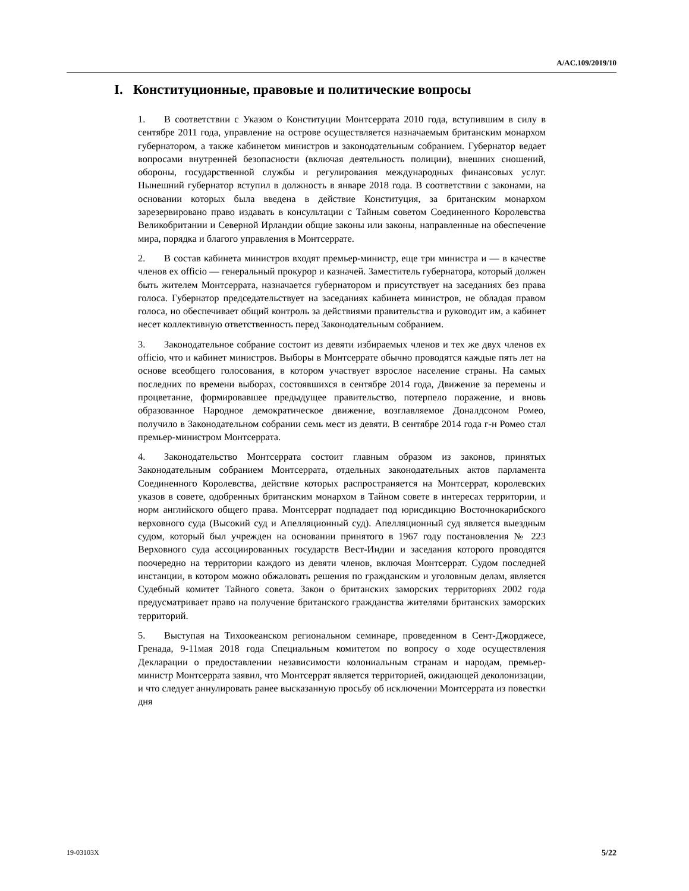A/AC.109/2019/10
I. Конституционные, правовые и политические вопросы
1. В соответствии с Указом о Конституции Монтсеррата 2010 года, вступившим в силу в сентябре 2011 года, управление на острове осуществляется назначаемым британским монархом губернатором, а также кабинетом министров и законодательным собранием. Губернатор ведает вопросами внутренней безопасности (включая деятельность полиции), внешних сношений, обороны, государственной службы и регулирования международных финансовых услуг. Нынешний губернатор вступил в должность в январе 2018 года. В соответствии с законами, на основании которых была введена в действие Конституция, за британским монархом зарезервировано право издавать в консультации с Тайным советом Соединенного Королевства Великобритании и Северной Ирландии общие законы или законы, направленные на обеспечение мира, порядка и благого управления в Монтсеррате.
2. В состав кабинета министров входят премьер-министр, еще три министра и — в качестве членов ex officio — генеральный прокурор и казначей. Заместитель губернатора, который должен быть жителем Монтсеррата, назначается губернатором и присутствует на заседаниях без права голоса. Губернатор председательствует на заседаниях кабинета министров, не обладая правом голоса, но обеспечивает общий контроль за действиями правительства и руководит им, а кабинет несет коллективную ответственность перед Законодательным собранием.
3. Законодательное собрание состоит из девяти избираемых членов и тех же двух членов ex officio, что и кабинет министров. Выборы в Монтсеррате обычно проводятся каждые пять лет на основе всеобщего голосования, в котором участвует взрослое население страны. На самых последних по времени выборах, состоявшихся в сентябре 2014 года, Движение за перемены и процветание, формировавшее предыдущее правительство, потерпело поражение, и вновь образованное Народное демократическое движение, возглавляемое Доналдсоном Ромео, получило в Законодательном собрании семь мест из девяти. В сентябре 2014 года г-н Ромео стал премьер-министром Монтсеррата.
4. Законодательство Монтсеррата состоит главным образом из законов, принятых Законодательным собранием Монтсеррата, отдельных законодательных актов парламента Соединенного Королевства, действие которых распространяется на Монтсеррат, королевских указов в совете, одобренных британским монархом в Тайном совете в интересах территории, и норм английского общего права. Монтсеррат подпадает под юрисдикцию Восточнокарибского верховного суда (Высокий суд и Апелляционный суд). Апелляционный суд является выездным судом, который был учрежден на основании принятого в 1967 году постановления № 223 Верховного суда ассоциированных государств Вест-Индии и заседания которого проводятся поочередно на территории каждого из девяти членов, включая Монтсеррат. Судом последней инстанции, в котором можно обжаловать решения по гражданским и уголовным делам, является Судебный комитет Тайного совета. Закон о британских заморских территориях 2002 года предусматривает право на получение британского гражданства жителями британских заморских территорий.
5. Выступая на Тихоокеанском региональном семинаре, проведенном в Сент-Джорджесе, Гренада, 9-11мая 2018 года Специальным комитетом по вопросу о ходе осуществления Декларации о предоставлении независимости колониальным странам и народам, премьер-министр Монтсеррата заявил, что Монтсеррат является территорией, ожидающей деколонизации, и что следует аннулировать ранее высказанную просьбу об исключении Монтсеррата из повестки дня
19-03103X 5/22